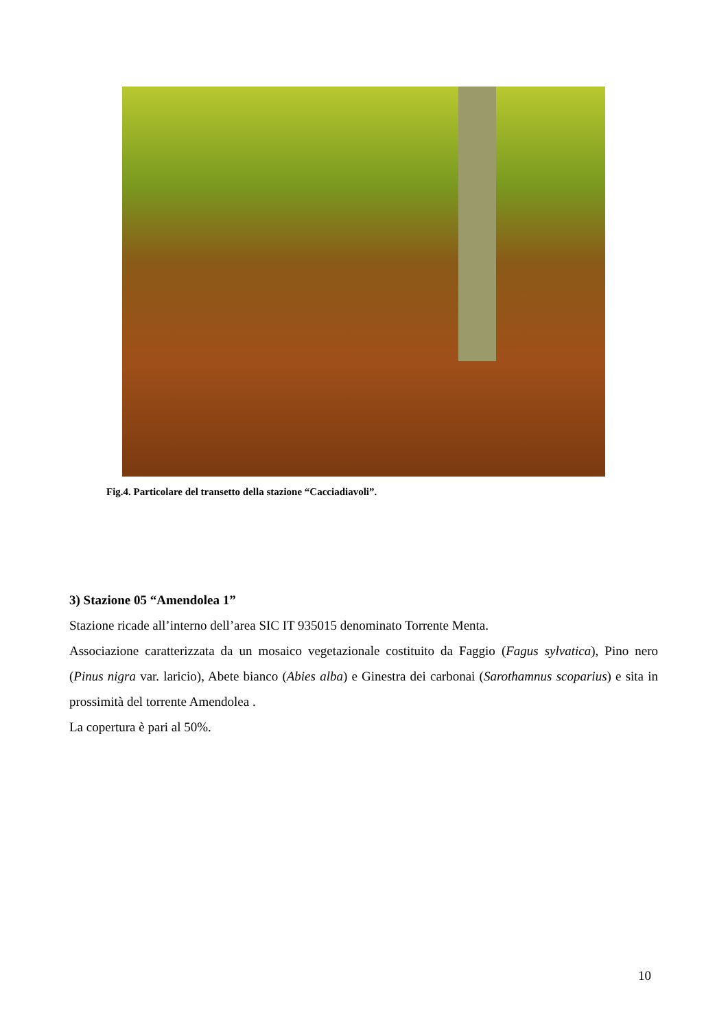Fig.4. Particolare del transetto della stazione “Cacciadiavoli”.
3) Stazione 05 “Amendolea 1”
Stazione ricade all’interno dell’area SIC IT 935015 denominato Torrente Menta.
Associazione caratterizzata da un mosaico vegetazionale costituito da Faggio (Fagus sylvatica), Pino nero (Pinus nigra var. laricio), Abete bianco (Abies alba) e Ginestra dei carbonai (Sarothamnus scoparius) e sita in prossimità del torrente Amendolea .
La copertura è pari al 50%.
10